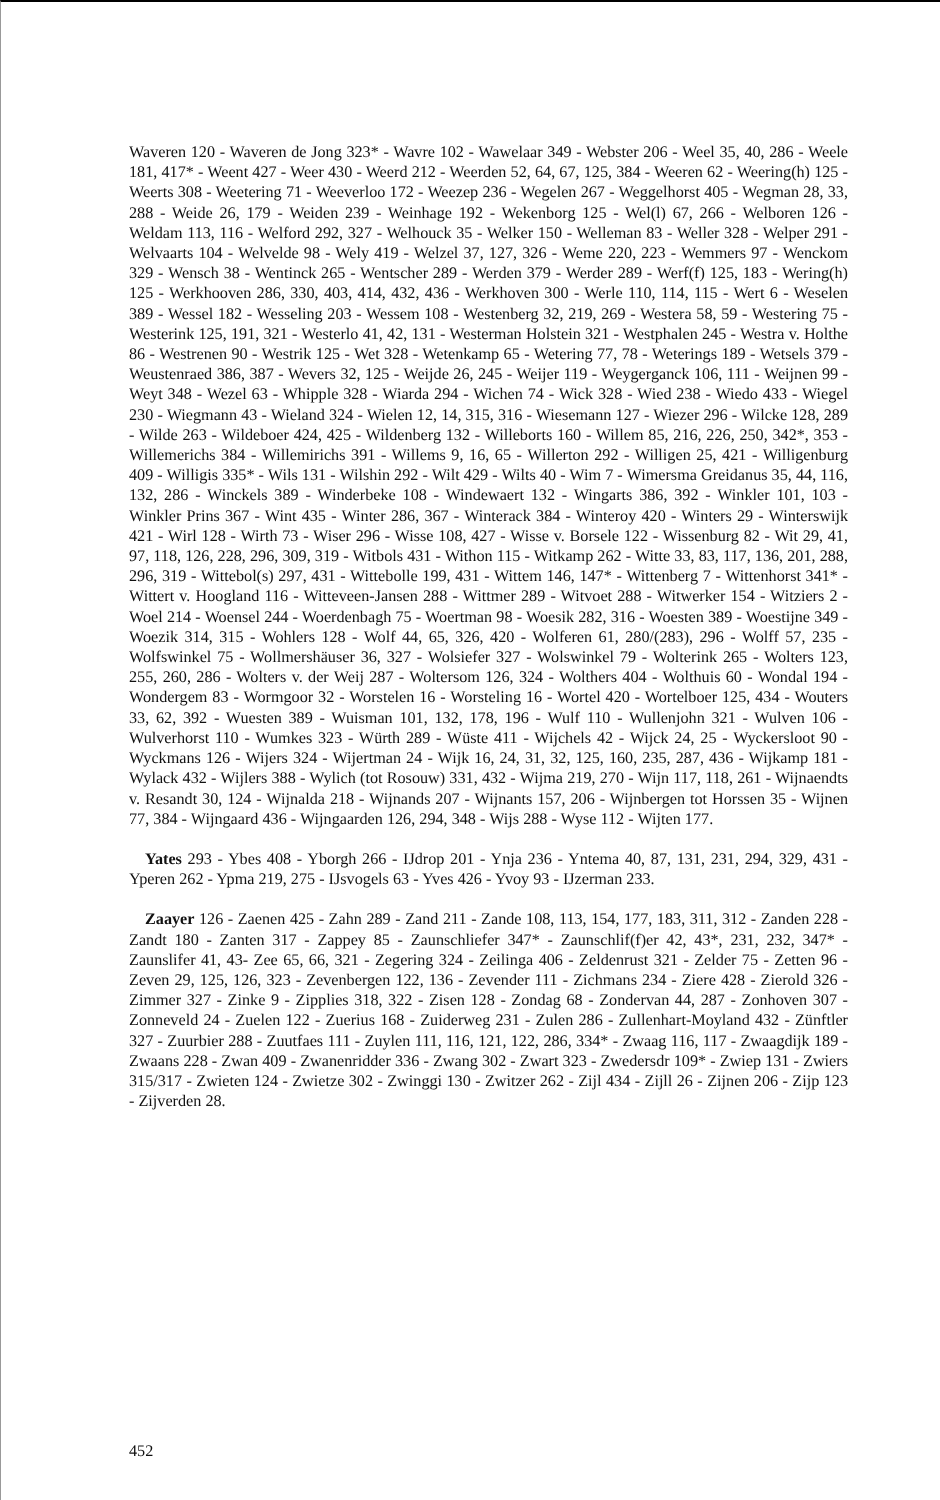Waveren 120 - Waveren de Jong 323* - Wavre 102 - Wawelaar 349 - Webster 206 - Weel 35, 40, 286 - Weele 181, 417* - Weent 427 - Weer 430 - Weerd 212 - Weerden 52, 64, 67, 125, 384 - Weeren 62 - Weering(h) 125 - Weerts 308 - Weetering 71 - Weeverloo 172 - Weezep 236 - Wegelen 267 - Weggelhorst 405 - Wegman 28, 33, 288 - Weide 26, 179 - Weiden 239 - Weinhage 192 - Wekenborg 125 - Wel(l) 67, 266 - Welboren 126 - Weldam 113, 116 - Welford 292, 327 - Welhouck 35 - Welker 150 - Welleman 83 - Weller 328 - Welper 291 - Welvaarts 104 - Welvelde 98 - Wely 419 - Welzel 37, 127, 326 - Weme 220, 223 - Wemmers 97 - Wenckom 329 - Wensch 38 - Wentinck 265 - Wentscher 289 - Werden 379 - Werder 289 - Werf(f) 125, 183 - Wering(h) 125 - Werkhooven 286, 330, 403, 414, 432, 436 - Werkhoven 300 - Werle 110, 114, 115 - Wert 6 - Weselen 389 - Wessel 182 - Wesseling 203 - Wessem 108 - Westenberg 32, 219, 269 - Westera 58, 59 - Westering 75 - Westerink 125, 191, 321 - Westerlo 41, 42, 131 - Westerman Holstein 321 - Westphalen 245 - Westra v. Holthe 86 - Westrenen 90 - Westrik 125 - Wet 328 - Wetenkamp 65 - Wetering 77, 78 - Weterings 189 - Wetsels 379 - Weustenraed 386, 387 - Wevers 32, 125 - Weijde 26, 245 - Weijer 119 - Weygerganck 106, 111 - Weijnen 99 - Weyt 348 - Wezel 63 - Whipple 328 - Wiarda 294 - Wichen 74 - Wick 328 - Wied 238 - Wiedo 433 - Wiegel 230 - Wiegmann 43 - Wieland 324 - Wielen 12, 14, 315, 316 - Wiesemann 127 - Wiezer 296 - Wilcke 128, 289 - Wilde 263 - Wildeboer 424, 425 - Wildenberg 132 - Willeborts 160 - Willem 85, 216, 226, 250, 342*, 353 - Willemerichs 384 - Willemirichs 391 - Willems 9, 16, 65 - Willerton 292 - Willigen 25, 421 - Willigenburg 409 - Willigis 335* - Wils 131 - Wilshin 292 - Wilt 429 - Wilts 40 - Wim 7 - Wimersma Greidanus 35, 44, 116, 132, 286 - Winckels 389 - Winderbeke 108 - Windewaert 132 - Wingarts 386, 392 - Winkler 101, 103 - Winkler Prins 367 - Wint 435 - Winter 286, 367 - Winterack 384 - Winteroy 420 - Winters 29 - Winterswijk 421 - Wirl 128 - Wirth 73 - Wiser 296 - Wisse 108, 427 - Wisse v. Borsele 122 - Wissenburg 82 - Wit 29, 41, 97, 118, 126, 228, 296, 309, 319 - Witbols 431 - Withon 115 - Witkamp 262 - Witte 33, 83, 117, 136, 201, 288, 296, 319 - Wittebol(s) 297, 431 - Wittebolle 199, 431 - Wittem 146, 147* - Wittenberg 7 - Wittenhorst 341* - Wittert v. Hoogland 116 - Witteveen-Jansen 288 - Wittmer 289 - Witvoet 288 - Witwerker 154 - Witziers 2 - Woel 214 - Woensel 244 - Woerdenbagh 75 - Woertman 98 - Woesik 282, 316 - Woesten 389 - Woestijne 349 - Woezik 314, 315 - Wohlers 128 - Wolf 44, 65, 326, 420 - Wolferen 61, 280/(283), 296 - Wolff 57, 235 - Wolfswinkel 75 - Wollmershäuser 36, 327 - Wolsiefer 327 - Wolswinkel 79 - Wolterink 265 - Wolters 123, 255, 260, 286 - Wolters v. der Weij 287 - Woltersom 126, 324 - Wolthers 404 - Wolthuis 60 - Wondal 194 - Wondergem 83 - Wormgoor 32 - Worstelen 16 - Worsteling 16 - Wortel 420 - Wortelboer 125, 434 - Wouters 33, 62, 392 - Wuesten 389 - Wuisman 101, 132, 178, 196 - Wulf 110 - Wullenjohn 321 - Wulven 106 - Wulverhorst 110 - Wumkes 323 - Würth 289 - Wüste 411 - Wijchels 42 - Wijck 24, 25 - Wyckersloot 90 - Wyckmans 126 - Wijers 324 - Wijertman 24 - Wijk 16, 24, 31, 32, 125, 160, 235, 287, 436 - Wijkamp 181 - Wylack 432 - Wijlers 388 - Wylich (tot Rosouw) 331, 432 - Wijma 219, 270 - Wijn 117, 118, 261 - Wijnaendts v. Resandt 30, 124 - Wijnalda 218 - Wijnands 207 - Wijnants 157, 206 - Wijnbergen tot Horssen 35 - Wijnen 77, 384 - Wijngaard 436 - Wijngaarden 126, 294, 348 - Wijs 288 - Wyse 112 - Wijten 177.
Yates 293 - Ybes 408 - Yborgh 266 - IJdrop 201 - Ynja 236 - Yntema 40, 87, 131, 231, 294, 329, 431 - Yperen 262 - Ypma 219, 275 - IJsvogels 63 - Yves 426 - Yvoy 93 - IJzerman 233.
Zaayer 126 - Zaenen 425 - Zahn 289 - Zand 211 - Zande 108, 113, 154, 177, 183, 311, 312 - Zanden 228 - Zandt 180 - Zanten 317 - Zappey 85 - Zaunschliefer 347* - Zaunschlif(f)er 42, 43*, 231, 232, 347* - Zaunslifer 41, 43- Zee 65, 66, 321 - Zegering 324 - Zeilinga 406 - Zeldenrust 321 - Zelder 75 - Zetten 96 - Zeven 29, 125, 126, 323 - Zevenbergen 122, 136 - Zevender 111 - Zichmans 234 - Ziere 428 - Zierold 326 - Zimmer 327 - Zinke 9 - Zipplies 318, 322 - Zisen 128 - Zondag 68 - Zondervan 44, 287 - Zonhoven 307 - Zonneveld 24 - Zuelen 122 - Zuerius 168 - Zuiderweg 231 - Zulen 286 - Zullenhart-Moyland 432 - Zünftler 327 - Zuurbier 288 - Zuutfaes 111 - Zuylen 111, 116, 121, 122, 286, 334* - Zwaag 116, 117 - Zwaagdijk 189 - Zwaans 228 - Zwan 409 - Zwanenridder 336 - Zwang 302 - Zwart 323 - Zwedersdr 109* - Zwiep 131 - Zwiers 315/317 - Zwieten 124 - Zwietze 302 - Zwinggi 130 - Zwitzer 262 - Zijl 434 - Zijll 26 - Zijnen 206 - Zijp 123 - Zijverden 28.
452